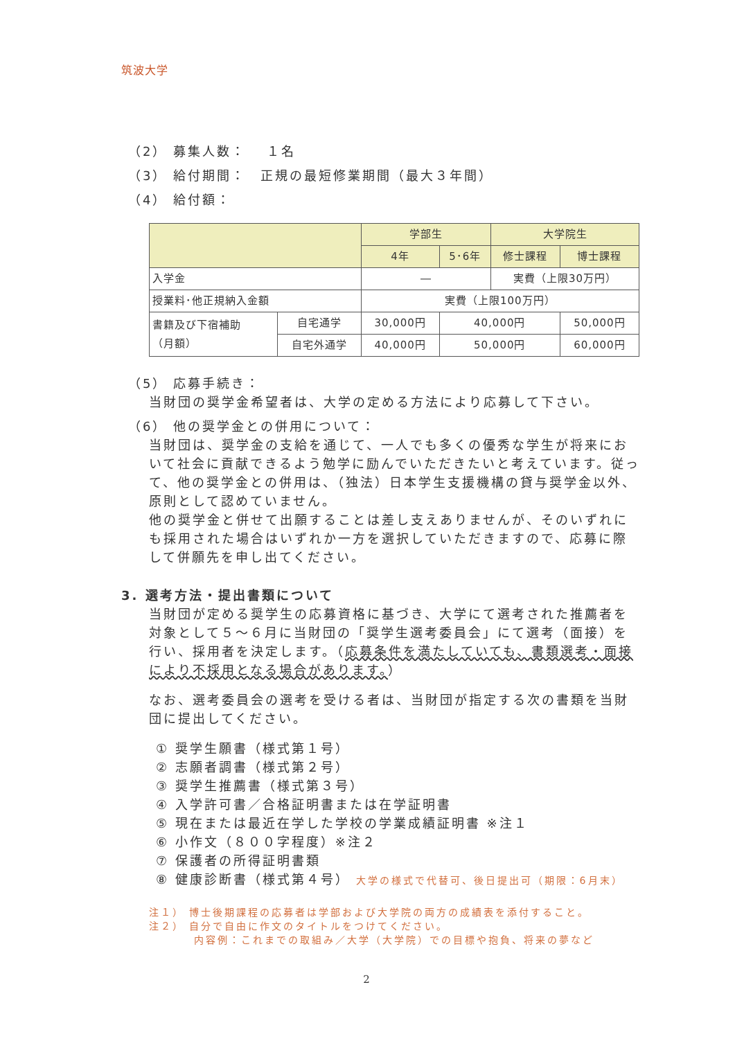筑波大学
（2） 募集人数：　 １名
（3） 給付期間：　正規の最短修業期間（最大３年間）
（4） 給付額：
| | | 学部生 | | 大学院生 | |
| --- | --- | --- | --- | --- | --- |
| | | 4年 | 5･6年 | 修士課程 | 博士課程 |
| 入学金 | | ― | | 実費（上限30万円） | |
| 授業料･他正規納入金額 | | 実費（上限100万円） | | | |
| 書籍及び下宿補助 （月額） | 自宅通学 | 30,000円 | 40,000円 | | 50,000円 |
| | 自宅外通学 | 40,000円 | 50,000円 | | 60,000円 |
（5） 応募手続き：
当財団の奨学金希望者は、大学の定める方法により応募して下さい。
（6） 他の奨学金との併用について：
当財団は、奨学金の支給を通じて、一人でも多くの優秀な学生が将来において社会に貢献できるよう勉学に励んでいただきたいと考えています。従って、他の奨学金との併用は、（独法）日本学生支援機構の貸与奨学金以外、原則として認めていません。
他の奨学金と併せて出願することは差し支えありませんが、そのいずれにも採用された場合はいずれか一方を選択していただきますので、応募に際して併願先を申し出てください。
3. 選考方法・提出書類について
当財団が定める奨学生の応募資格に基づき、大学にて選考された推薦者を対象として５～６月に当財団の「奨学生選考委員会」にて選考（面接）を行い、採用者を決定します。（応募条件を満たしていても、書類選考・面接により不採用となる場合があります。）
なお、選考委員会の選考を受ける者は、当財団が指定する次の書類を当財団に提出してください。
① 奨学生願書（様式第１号）
② 志願者調書（様式第２号）
③ 奨学生推薦書（様式第３号）
④ 入学許可書／合格証明書または在学証明書
⑤ 現在または最近在学した学校の学業成績証明書 ※注１
⑥ 小作文（８００字程度）※注２
⑦ 保護者の所得証明書類
⑧ 健康診断書（様式第４号） 大学の様式で代替可、後日提出可（期限：6月末）
注１） 博士後期課程の応募者は学部および大学院の両方の成績表を添付すること。
注２） 自分で自由に作文のタイトルをつけてください。
内容例：これまでの取組み／大学（大学院）での目標や抱負、将来の夢など
2